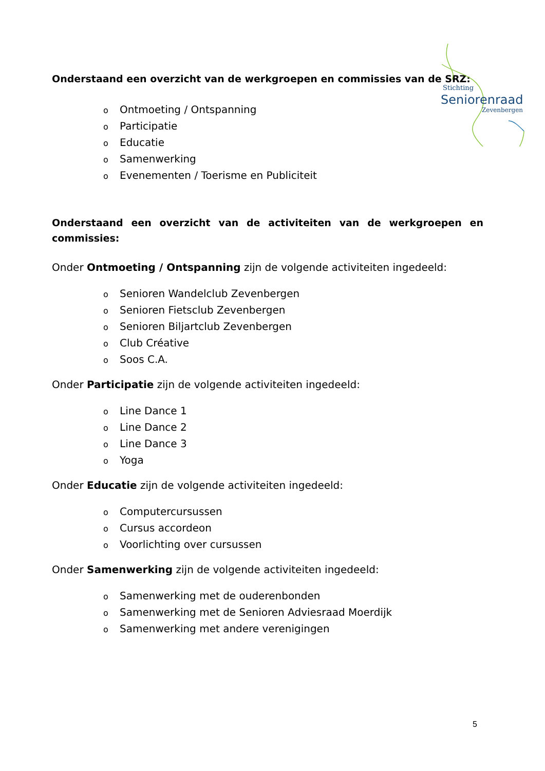Stichting
Seniorenraad
Zevenbergen
Onderstaand een overzicht van de werkgroepen en commissies van de SRZ:
o Ontmoeting / Ontspanning
o Participatie
o Educatie
o Samenwerking
o Evenementen / Toerisme en Publiciteit
Onderstaand een overzicht van de activiteiten van de werkgroepen en commissies:
Onder Ontmoeting / Ontspanning zijn de volgende activiteiten ingedeeld:
o Senioren Wandelclub Zevenbergen
o Senioren Fietsclub Zevenbergen
o Senioren Biljartclub Zevenbergen
o Club Créative
o Soos C.A.
Onder Participatie zijn de volgende activiteiten ingedeeld:
o Line Dance 1
o Line Dance 2
o Line Dance 3
o Yoga
Onder Educatie zijn de volgende activiteiten ingedeeld:
o Computercursussen
o Cursus accordeon
o Voorlichting over cursussen
Onder Samenwerking zijn de volgende activiteiten ingedeeld:
o Samenwerking met de ouderenbonden
o Samenwerking met de Senioren Adviesraad Moerdijk
o Samenwerking met andere verenigingen
5